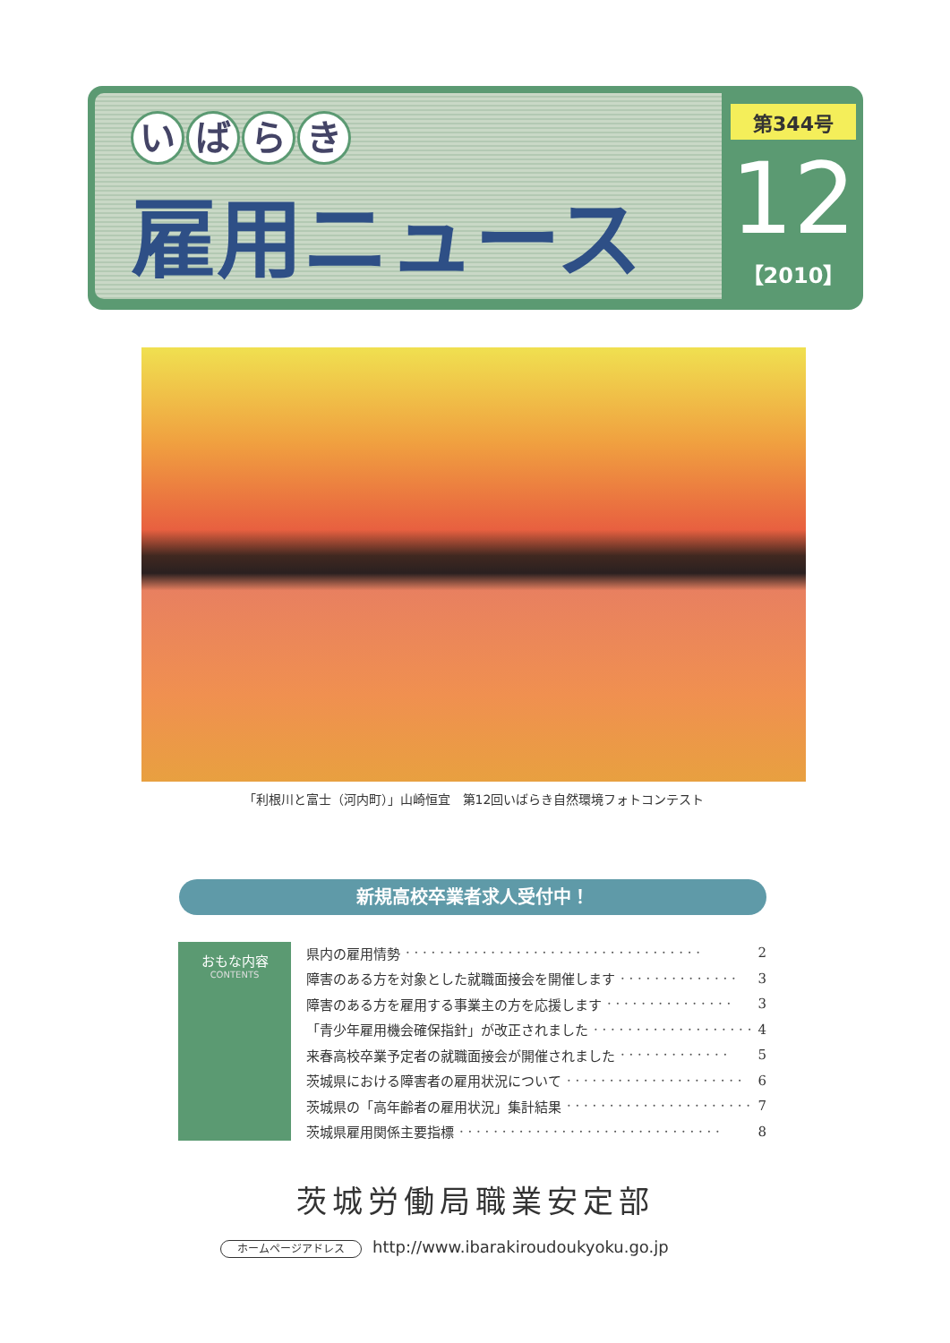いばらき
雇用ニュース
第344号
12
【2010】
「利根川と富士（河内町）」山崎恒宜　第12回いばらき自然環境フォトコンテスト
新規高校卒業者求人受付中！
おもな内容
CONTENTS
県内の雇用情勢 · · · · · · · · · · · · · · · · · · · · · · · · · · · · · · · · · · · 2
障害のある方を対象とした就職面接会を開催します · · · · · · · · · · · · · · 3
障害のある方を雇用する事業主の方を応援します · · · · · · · · · · · · · · · 3
「青少年雇用機会確保指針」が改正されました · · · · · · · · · · · · · · · · · · · 4
来春高校卒業予定者の就職面接会が開催されました · · · · · · · · · · · · · 5
茨城県における障害者の雇用状況について · · · · · · · · · · · · · · · · · · · · · 6
茨城県の「高年齢者の雇用状況」集計結果 · · · · · · · · · · · · · · · · · · · · · · 7
茨城県雇用関係主要指標 · · · · · · · · · · · · · · · · · · · · · · · · · · · · · · · 8
茨城労働局職業安定部
ホームページアドレス http://www.ibarakiroudoukyoku.go.jp